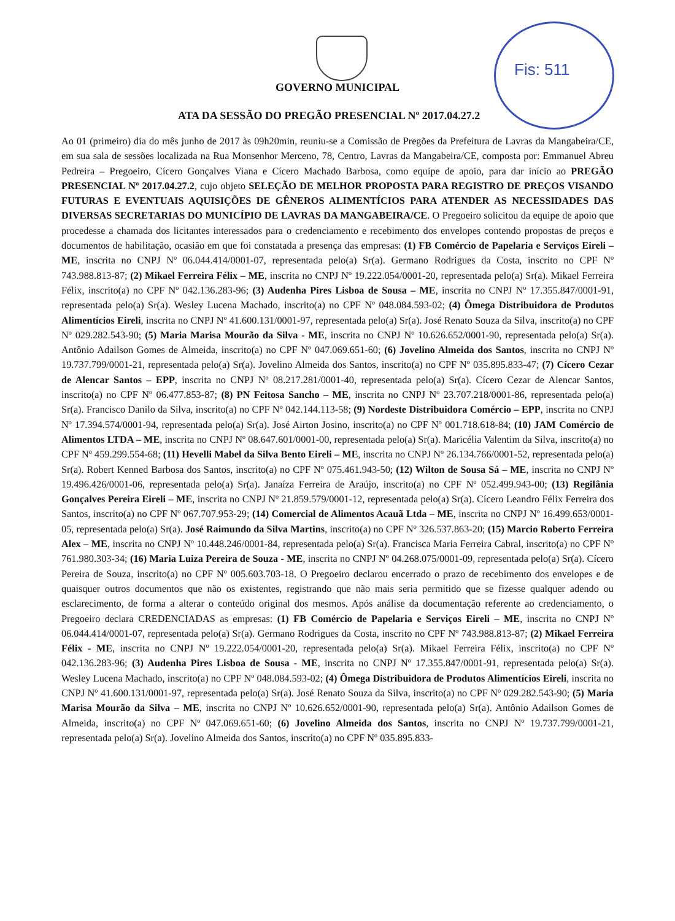Fis: 511
GOVERNO MUNICIPAL
ATA DA SESSÃO DO PREGÃO PRESENCIAL Nº 2017.04.27.2
Ao 01 (primeiro) dia do mês junho de 2017 às 09h20min, reuniu-se a Comissão de Pregões da Prefeitura de Lavras da Mangabeira/CE, em sua sala de sessões localizada na Rua Monsenhor Merceno, 78, Centro, Lavras da Mangabeira/CE, composta por: Emmanuel Abreu Pedreira – Pregoeiro, Cícero Gonçalves Viana e Cícero Machado Barbosa, como equipe de apoio, para dar início ao PREGÃO PRESENCIAL Nº 2017.04.27.2, cujo objeto SELEÇÃO DE MELHOR PROPOSTA PARA REGISTRO DE PREÇOS VISANDO FUTURAS E EVENTUAIS AQUISIÇÕES DE GÊNEROS ALIMENTÍCIOS PARA ATENDER AS NECESSIDADES DAS DIVERSAS SECRETARIAS DO MUNICÍPIO DE LAVRAS DA MANGABEIRA/CE. O Pregoeiro solicitou da equipe de apoio que procedesse a chamada dos licitantes interessados para o credenciamento e recebimento dos envelopes contendo propostas de preços e documentos de habilitação, ocasião em que foi constatada a presença das empresas: (1) FB Comércio de Papelaria e Serviços Eireli – ME, inscrita no CNPJ Nº 06.044.414/0001-07, representada pelo(a) Sr(a). Germano Rodrigues da Costa, inscrito no CPF Nº 743.988.813-87; (2) Mikael Ferreira Félix – ME, inscrita no CNPJ Nº 19.222.054/0001-20, representada pelo(a) Sr(a). Mikael Ferreira Félix, inscrito(a) no CPF Nº 042.136.283-96; (3) Audenha Pires Lisboa de Sousa – ME, inscrita no CNPJ Nº 17.355.847/0001-91, representada pelo(a) Sr(a). Wesley Lucena Machado, inscrito(a) no CPF Nº 048.084.593-02; (4) Ômega Distribuidora de Produtos Alimentícios Eireli, inscrita no CNPJ Nº 41.600.131/0001-97, representada pelo(a) Sr(a). José Renato Souza da Silva, inscrito(a) no CPF Nº 029.282.543-90; (5) Maria Marisa Mourão da Silva - ME, inscrita no CNPJ Nº 10.626.652/0001-90, representada pelo(a) Sr(a). Antônio Adailson Gomes de Almeida, inscrito(a) no CPF Nº 047.069.651-60; (6) Jovelino Almeida dos Santos, inscrita no CNPJ Nº 19.737.799/0001-21, representada pelo(a) Sr(a). Jovelino Almeida dos Santos, inscrito(a) no CPF Nº 035.895.833-47; (7) Cícero Cezar de Alencar Santos – EPP, inscrita no CNPJ Nº 08.217.281/0001-40, representada pelo(a) Sr(a). Cícero Cezar de Alencar Santos, inscrito(a) no CPF Nº 06.477.853-87; (8) PN Feitosa Sancho – ME, inscrita no CNPJ Nº 23.707.218/0001-86, representada pelo(a) Sr(a). Francisco Danilo da Silva, inscrito(a) no CPF Nº 042.144.113-58; (9) Nordeste Distribuidora Comércio – EPP, inscrita no CNPJ Nº 17.394.574/0001-94, representada pelo(a) Sr(a). José Airton Josino, inscrito(a) no CPF Nº 001.718.618-84; (10) JAM Comércio de Alimentos LTDA – ME, inscrita no CNPJ Nº 08.647.601/0001-00, representada pelo(a) Sr(a). Maricélia Valentim da Silva, inscrito(a) no CPF Nº 459.299.554-68; (11) Hevelli Mabel da Silva Bento Eireli – ME, inscrita no CNPJ Nº 26.134.766/0001-52, representada pelo(a) Sr(a). Robert Kenned Barbosa dos Santos, inscrito(a) no CPF Nº 075.461.943-50; (12) Wilton de Sousa Sá – ME, inscrita no CNPJ Nº 19.496.426/0001-06, representada pelo(a) Sr(a). Janaíza Ferreira de Araújo, inscrito(a) no CPF Nº 052.499.943-00; (13) Regilânia Gonçalves Pereira Eireli – ME, inscrita no CNPJ Nº 21.859.579/0001-12, representada pelo(a) Sr(a). Cícero Leandro Félix Ferreira dos Santos, inscrito(a) no CPF Nº 067.707.953-29; (14) Comercial de Alimentos Acauã Ltda – ME, inscrita no CNPJ Nº 16.499.653/0001-05, representada pelo(a) Sr(a). José Raimundo da Silva Martins, inscrito(a) no CPF Nº 326.537.863-20; (15) Marcio Roberto Ferreira Alex – ME, inscrita no CNPJ Nº 10.448.246/0001-84, representada pelo(a) Sr(a). Francisca Maria Ferreira Cabral, inscrito(a) no CPF Nº 761.980.303-34; (16) Maria Luiza Pereira de Souza - ME, inscrita no CNPJ Nº 04.268.075/0001-09, representada pelo(a) Sr(a). Cícero Pereira de Souza, inscrito(a) no CPF Nº 005.603.703-18. O Pregoeiro declarou encerrado o prazo de recebimento dos envelopes e de quaisquer outros documentos que não os existentes, registrando que não mais seria permitido que se fizesse qualquer adendo ou esclarecimento, de forma a alterar o conteúdo original dos mesmos. Após análise da documentação referente ao credenciamento, o Pregoeiro declara CREDENCIADAS as empresas: (1) FB Comércio de Papelaria e Serviços Eireli – ME, inscrita no CNPJ Nº 06.044.414/0001-07, representada pelo(a) Sr(a). Germano Rodrigues da Costa, inscrito no CPF Nº 743.988.813-87; (2) Mikael Ferreira Félix - ME, inscrita no CNPJ Nº 19.222.054/0001-20, representada pelo(a) Sr(a). Mikael Ferreira Félix, inscrito(a) no CPF Nº 042.136.283-96; (3) Audenha Pires Lisboa de Sousa - ME, inscrita no CNPJ Nº 17.355.847/0001-91, representada pelo(a) Sr(a). Wesley Lucena Machado, inscrito(a) no CPF Nº 048.084.593-02; (4) Ômega Distribuidora de Produtos Alimentícios Eireli, inscrita no CNPJ Nº 41.600.131/0001-97, representada pelo(a) Sr(a). José Renato Souza da Silva, inscrito(a) no CPF Nº 029.282.543-90; (5) Maria Marisa Mourão da Silva – ME, inscrita no CNPJ Nº 10.626.652/0001-90, representada pelo(a) Sr(a). Antônio Adailson Gomes de Almeida, inscrito(a) no CPF Nº 047.069.651-60; (6) Jovelino Almeida dos Santos, inscrita no CNPJ Nº 19.737.799/0001-21, representada pelo(a) Sr(a). Jovelino Almeida dos Santos, inscrito(a) no CPF Nº 035.895.833-